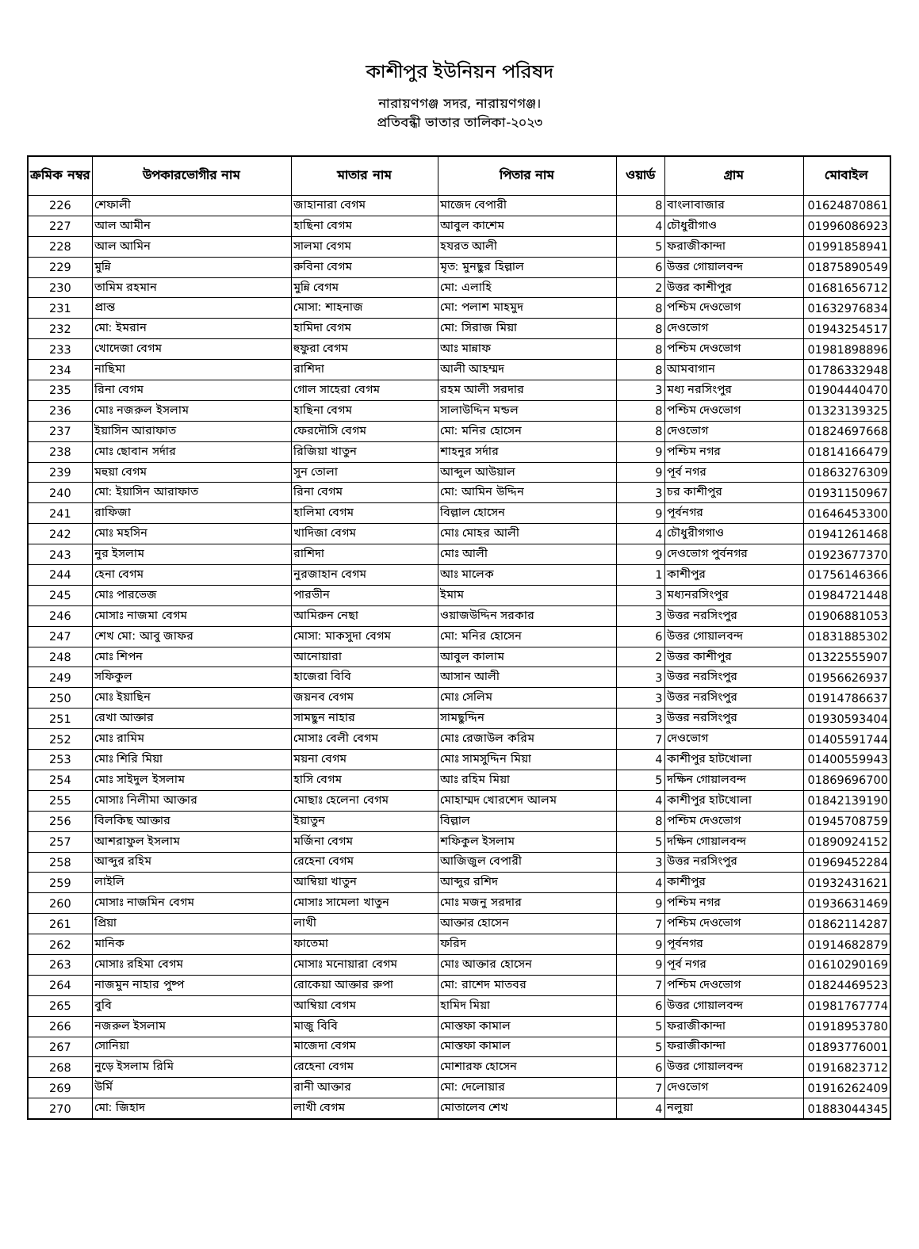কাশীপুর ইউনিয়ন পরিষদ
নারায়ণগঞ্জ সদর, নারায়ণগঞ্জ।
প্রতিবন্ধী ভাতার তালিকা-২০২৩
| ক্রমিক নম্বর | উপকারভোগীর নাম | মাতার নাম | পিতার নাম | ওয়ার্ড | গ্রাম | মোবাইল |
| --- | --- | --- | --- | --- | --- | --- |
| 226 | শেফালী | জাহানারা বেগম | মাজেদ বেপারী | 8 | বাংলাবাজার | 01624870861 |
| 227 | আল আমীন | হাছিনা বেগম | আবুল কাশেম | 4 | চৌধুরীগাও | 01996086923 |
| 228 | আল আমিন | সালমা বেগম | হযরত আলী | 5 | ফরাজীকান্দা | 01991858941 |
| 229 | মুন্নি | রুবিনা বেগম | মৃত: মুনছুর হিল্লাল | 6 | উত্তর গোয়ালবন্দ | 01875890549 |
| 230 | তামিম রহমান | মুন্নি বেগম | মো: এলাহি | 2 | উত্তর কাশীপুর | 01681656712 |
| 231 | প্রান্ত | মোসা: শাহনাজ | মো: পলাশ মাহমুদ | 8 | পশ্চিম দেওভোগ | 01632976834 |
| 232 | মো: ইমরান | হামিদা বেগম | মো: সিরাজ মিয়া | 8 | দেওভোগ | 01943254517 |
| 233 | খোদেজা বেগম | হুফুরা বেগম | আঃ মান্নাফ | 8 | পশ্চিম দেওভোগ | 01981898896 |
| 234 | নাছিমা | রাশিদা | আলী আহম্মদ | 8 | আমবাগান | 01786332948 |
| 235 | রিনা বেগম | গোল সাহেরা বেগম | রহম আলী সরদার | 3 | মধ্য নরসিংপুর | 01904440470 |
| 236 | মোঃ নজরুল ইসলাম | হাছিনা বেগম | সালাউদ্দিন মন্ডল | 8 | পশ্চিম দেওভোগ | 01323139325 |
| 237 | ইয়াসিন আরাফাত | ফেরদৌসি বেগম | মো: মনির হোসেন | 8 | দেওভোগ | 01824697668 |
| 238 | মোঃ ছোবান সর্দার | রিজিয়া খাতুন | শাহনুর সর্দার | 9 | পশ্চিম নগর | 01814166479 |
| 239 | মহুয়া বেগম | সুন তোলা | আব্দুল আউয়াল | 9 | পূর্ব নগর | 01863276309 |
| 240 | মো: ইয়াসিন আরাফাত | রিনা বেগম | মো: আমিন উদ্দিন | 3 | চর কাশীপুর | 01931150967 |
| 241 | রাফিজা | হালিমা বেগম | বিল্লাল হোসেন | 9 | পূর্বনগর | 01646453300 |
| 242 | মোঃ মহসিন | খাদিজা বেগম | মোঃ মোহর আলী | 4 | চৌধুরীগগাও | 01941261468 |
| 243 | নুর ইসলাম | রাশিদা | মোঃ আলী | 9 | দেওভোগ পুর্বনগর | 01923677370 |
| 244 | হেনা বেগম | নুরজাহান বেগম | আঃ মালেক | 1 | কাশীপুর | 01756146366 |
| 245 | মোঃ পারভেজ | পারভীন | ইমাম | 3 | মধ্যনরসিংপুর | 01984721448 |
| 246 | মোসাঃ নাজমা বেগম | আমিরুন নেছা | ওয়াজউদ্দিন সরকার | 3 | উত্তর নরসিংপুর | 01906881053 |
| 247 | শেখ মো: আবু জাফর | মোসা: মাকসুদা বেগম | মো: মনির হোসেন | 6 | উত্তর গোয়ালবন্দ | 01831885302 |
| 248 | মোঃ শিপন | আনোয়ারা | আবুল কালাম | 2 | উত্তর কাশীপুর | 01322555907 |
| 249 | সফিকুল | হাজেরা বিবি | আসান আলী | 3 | উত্তর নরসিংপুর | 01956626937 |
| 250 | মোঃ ইয়াছিন | জয়নব বেগম | মোঃ সেলিম | 3 | উত্তর নরসিংপুর | 01914786637 |
| 251 | রেখা আক্তার | সামছুন নাহার | সামছুদ্দিন | 3 | উত্তর নরসিংপুর | 01930593404 |
| 252 | মোঃ রামিম | মোসাঃ বেলী বেগম | মোঃ রেজাউল করিম | 7 | দেওভোগ | 01405591744 |
| 253 | মোঃ শিরি মিয়া | ময়না বেগম | মোঃ সামসুদ্দিন মিয়া | 4 | কাশীপুর হাটখোলা | 01400559943 |
| 254 | মোঃ সাইদুল ইসলাম | হাসি বেগম | আঃ রহিম মিয়া | 5 | দক্ষিন গোয়ালবন্দ | 01869696700 |
| 255 | মোসাঃ নিলীমা আক্তার | মোছাঃ হেলেনা বেগম | মোহাম্মদ খোরশেদ আলম | 4 | কাশীপুর হাটখোলা | 01842139190 |
| 256 | বিলকিছ আক্তার | ইয়াতুন | বিল্লাল | 8 | পশ্চিম দেওভোগ | 01945708759 |
| 257 | আশরাফুল ইসলাম | মর্জিনা বেগম | শফিকুল ইসলাম | 5 | দক্ষিন গোয়ালবন্দ | 01890924152 |
| 258 | আব্দুর রহিম | রেহেনা বেগম | আজিজুল বেপারী | 3 | উত্তর নরসিংপুর | 01969452284 |
| 259 | লাইলি | আম্বিয়া খাতুন | আব্দুর রশিদ | 4 | কাশীপুর | 01932431621 |
| 260 | মোসাঃ নাজমিন বেগম | মোসাঃ সামেলা খাতুন | মোঃ মজনু সরদার | 9 | পশ্চিম নগর | 01936631469 |
| 261 | প্রিয়া | লাখী | আক্তার হোসেন | 7 | পশ্চিম দেওভোগ | 01862114287 |
| 262 | মানিক | ফাতেমা | ফরিদ | 9 | পূর্বনগর | 01914682879 |
| 263 | মোসাঃ রহিমা বেগম | মোসাঃ মনোয়ারা বেগম | মোঃ আক্তার হোসেন | 9 | পূর্ব নগর | 01610290169 |
| 264 | নাজমুন নাহার পুষ্প | রোকেয়া আক্তার রুপা | মো: রাশেদ মাতবর | 7 | পশ্চিম দেওভোগ | 01824469523 |
| 265 | বুবি | আম্বিয়া বেগম | হামিদ মিয়া | 6 | উত্তর গোয়ালবন্দ | 01981767774 |
| 266 | নজরুল ইসলাম | মাজু বিবি | মোস্তফা কামাল | 5 | ফরাজীকান্দা | 01918953780 |
| 267 | সোনিয়া | মাজেদা বেগম | মোস্তফা কামাল | 5 | ফরাজীকান্দা | 01893776001 |
| 268 | নুড়ে ইসলাম রিমি | রেহেনা বেগম | মোশারফ হোসেন | 6 | উত্তর গোয়ালবন্দ | 01916823712 |
| 269 | উর্মি | রানী আক্তার | মো: দেলোয়ার | 7 | দেওভোগ | 01916262409 |
| 270 | মো: জিহাদ | লাখী বেগম | মোতালেব শেখ | 4 | নলুয়া | 01883044345 |